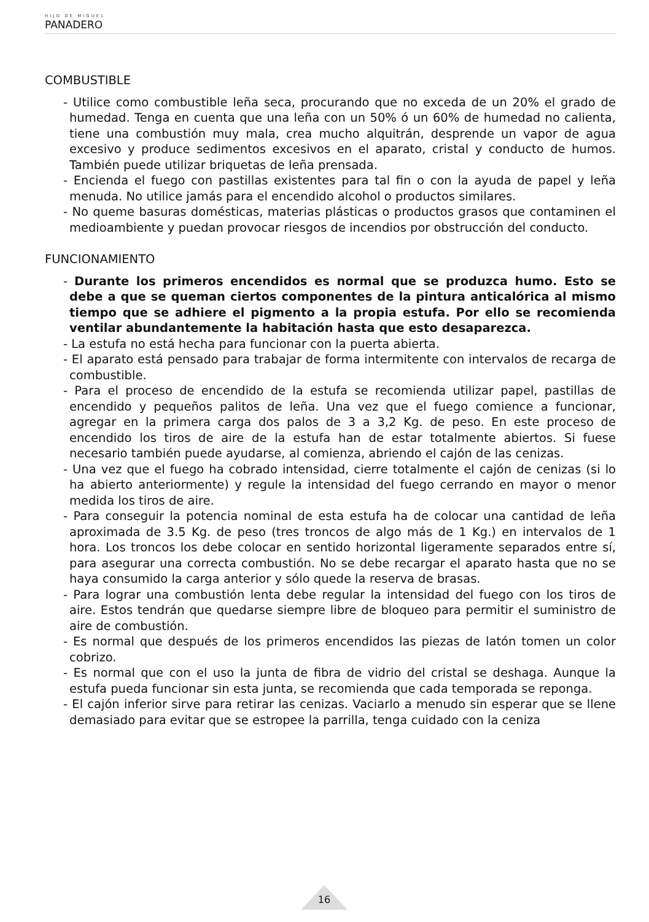HIJO DE MIGUEL
PANADERO
COMBUSTIBLE
- Utilice como combustible leña seca, procurando que no exceda de un 20% el grado de humedad. Tenga en cuenta que una leña con un 50% ó un 60% de humedad no calienta, tiene una combustión muy mala, crea mucho alquitrán, desprende un vapor de agua excesivo y produce sedimentos excesivos en el aparato, cristal y conducto de humos. También puede utilizar briquetas de leña prensada.
- Encienda el fuego con pastillas existentes para tal fin o con la ayuda de papel y leña menuda. No utilice jamás para el encendido alcohol o productos similares.
- No queme basuras domésticas, materias plásticas o productos grasos que contaminen el medioambiente y puedan provocar riesgos de incendios por obstrucción del conducto.
FUNCIONAMIENTO
- Durante los primeros encendidos es normal que se produzca humo. Esto se debe a que se queman ciertos componentes de la pintura anticalórica al mismo tiempo que se adhiere el pigmento a la propia estufa. Por ello se recomienda ventilar abundantemente la habitación hasta que esto desaparezca.
- La estufa no está hecha para funcionar con la puerta abierta.
- El aparato está pensado para trabajar de forma intermitente con intervalos de recarga de combustible.
- Para el proceso de encendido de la estufa se recomienda utilizar papel, pastillas de encendido y pequeños palitos de leña. Una vez que el fuego comience a funcionar, agregar en la primera carga dos palos de 3 a 3,2 Kg. de peso. En este proceso de encendido los tiros de aire de la estufa han de estar totalmente abiertos. Si fuese necesario también puede ayudarse, al comienza, abriendo el cajón de las cenizas.
- Una vez que el fuego ha cobrado intensidad, cierre totalmente el cajón de cenizas (si lo ha abierto anteriormente) y regule la intensidad del fuego cerrando en mayor o menor medida los tiros de aire.
- Para conseguir la potencia nominal de esta estufa ha de colocar una cantidad de leña aproximada de 3.5 Kg. de peso (tres troncos de algo más de 1 Kg.) en intervalos de 1 hora. Los troncos los debe colocar en sentido horizontal ligeramente separados entre sí, para asegurar una correcta combustión. No se debe recargar el aparato hasta que no se haya consumido la carga anterior y sólo quede la reserva de brasas.
- Para lograr una combustión lenta debe regular la intensidad del fuego con los tiros de aire. Estos tendrán que quedarse siempre libre de bloqueo para permitir el suministro de aire de combustión.
- Es normal que después de los primeros encendidos las piezas de latón tomen un color cobrizo.
- Es normal que con el uso la junta de fibra de vidrio del cristal se deshaga. Aunque la estufa pueda funcionar sin esta junta, se recomienda que cada temporada se reponga.
- El cajón inferior sirve para retirar las cenizas. Vaciarlo a menudo sin esperar que se llene demasiado para evitar que se estropee la parrilla, tenga cuidado con la ceniza
16